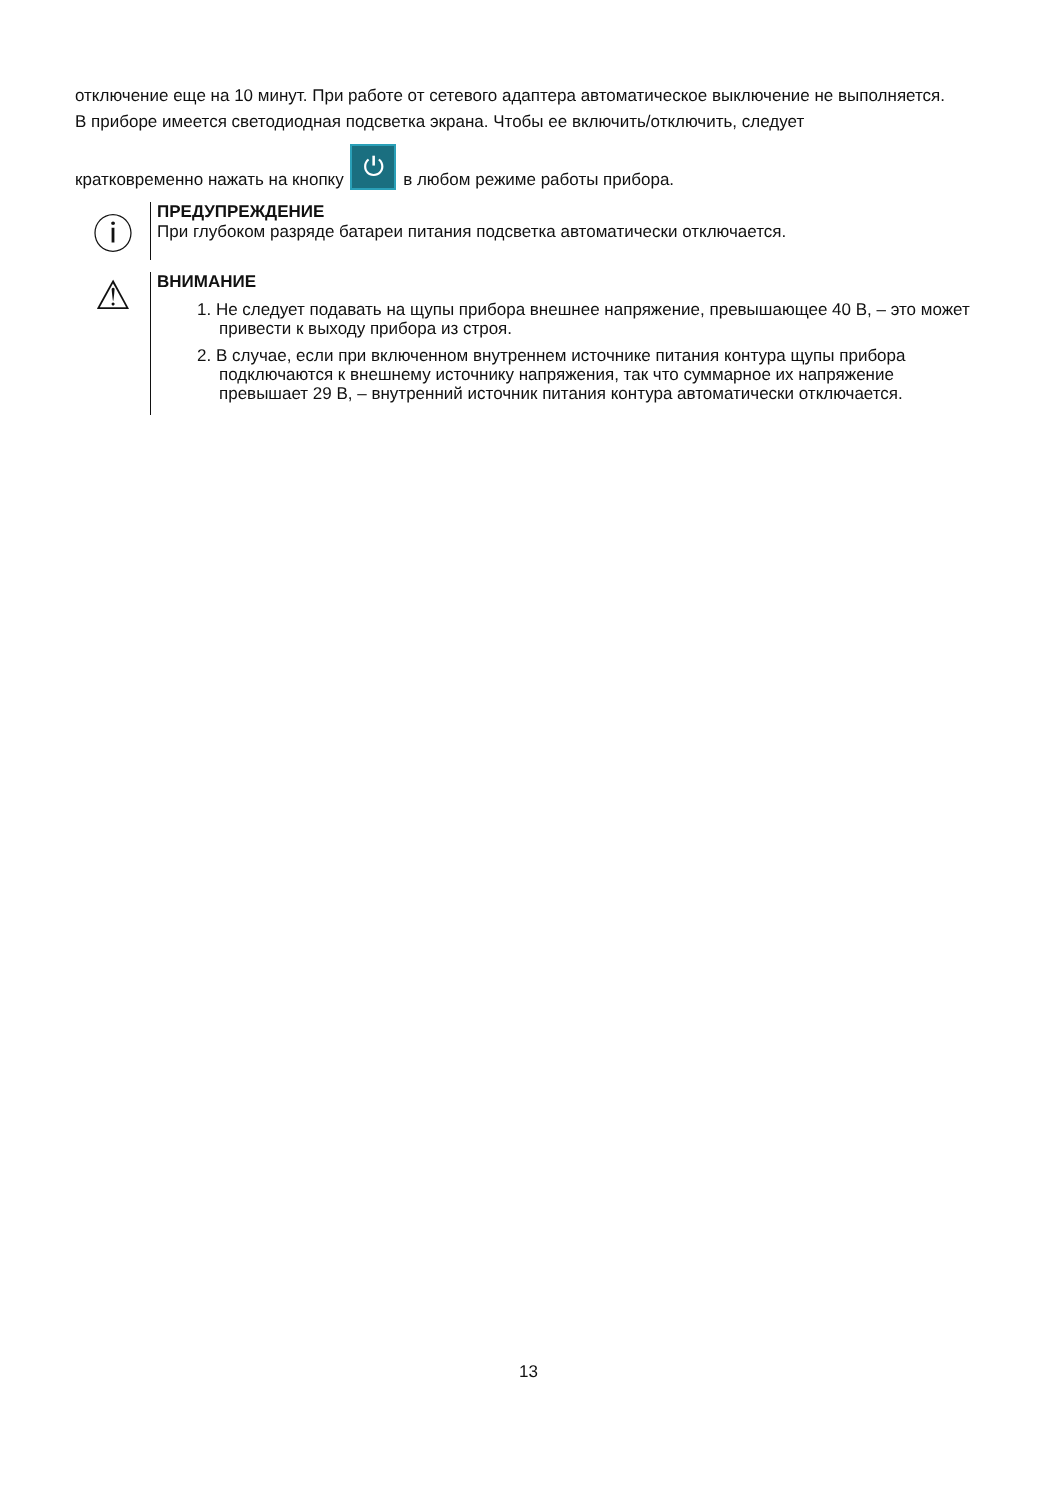отключение еще на 10 минут. При работе от сетевого адаптера автоматическое выключение не выполняется.
В приборе имеется светодиодная подсветка экрана. Чтобы ее включить/отключить, следует
кратковременно нажать на кнопку ⏻ в любом режиме работы прибора.
ⓘ
ПРЕДУПРЕЖДЕНИЕ
При глубоком разряде батареи питания подсветка автоматически отключается.
⚠
ВНИМАНИЕ
1. Не следует подавать на щупы прибора внешнее напряжение, превышающее 40 В, – это может привести к выходу прибора из строя.
2. В случае, если при включенном внутреннем источнике питания контура щупы прибора подключаются к внешнему источнику напряжения, так что суммарное их напряжение превышает 29 В, – внутренний источник питания контура автоматически отключается.
13